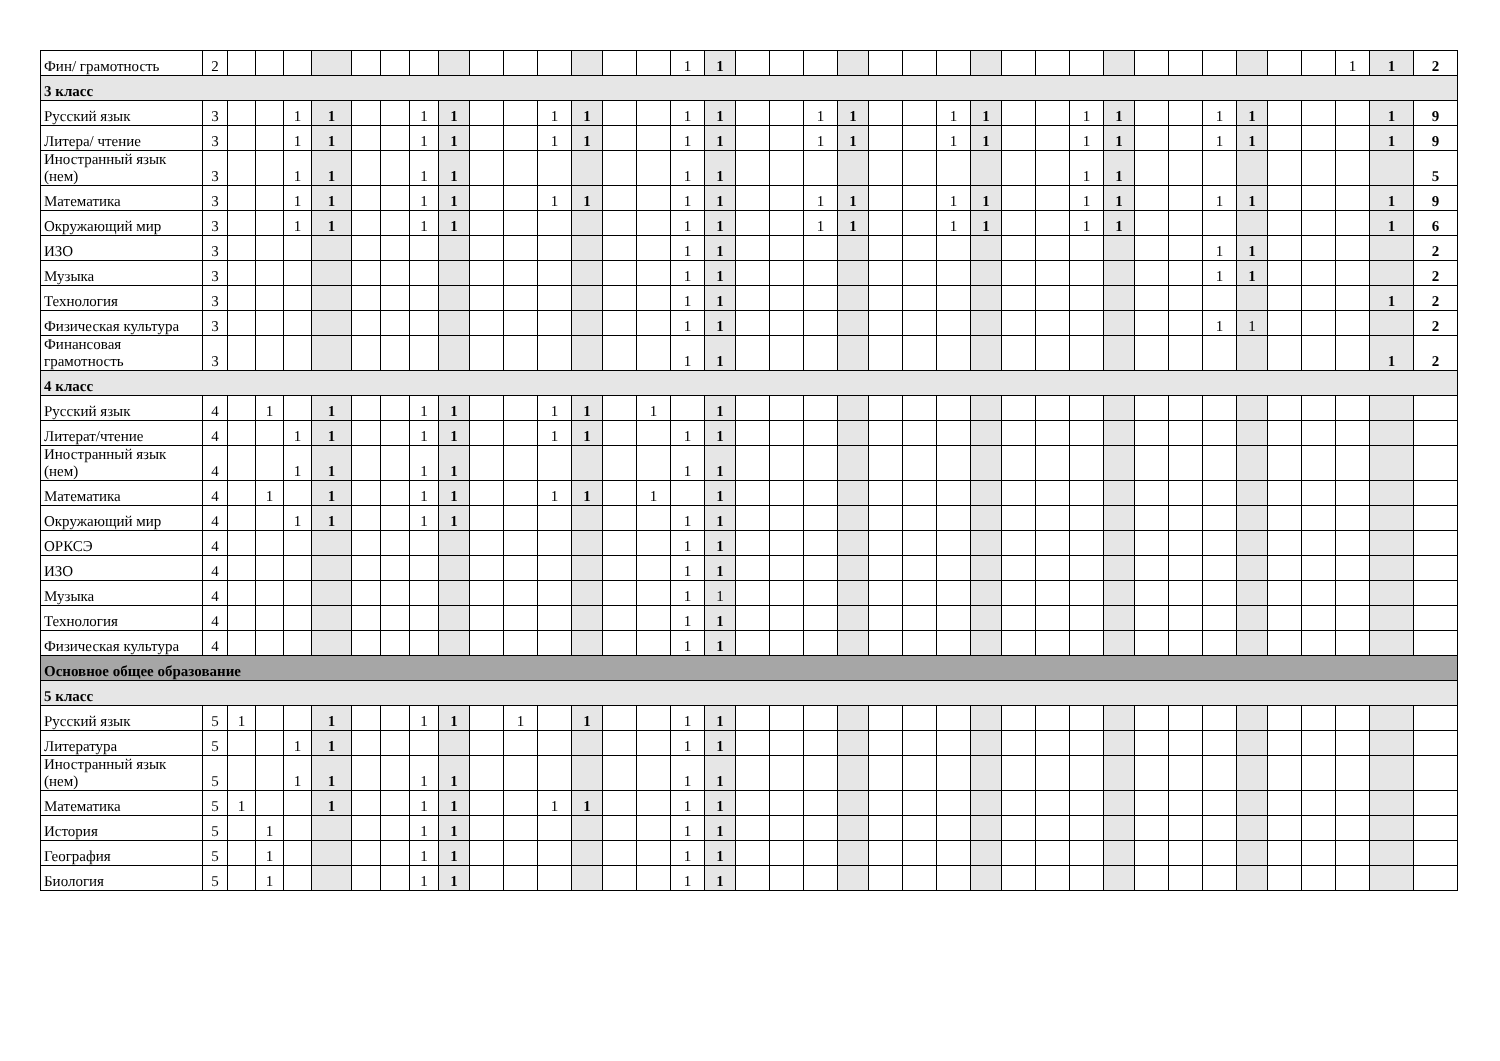| Фин/ грамотность | 2 | | | | | | | | | | | | | | | 1 | 1 | | | | | | | | | | | | | | | | | | | 1 | 1 | 2 |
| 3 класс | | | | | | | | | | | | | | | | | | | | | | | | | | | | | | | | | | | | | | |
| Русский язык | 3 | | | 1 | 1 | | | 1 | 1 | | | 1 | 1 | | | 1 | 1 | | | 1 | 1 | | | 1 | 1 | | | 1 | 1 | | | 1 | 1 | | | | 1 | 9 |
| Литера/ чтение | 3 | | | 1 | 1 | | | 1 | 1 | | | 1 | 1 | | | 1 | 1 | | | 1 | 1 | | | 1 | 1 | | | 1 | 1 | | | 1 | 1 | | | | 1 | 9 |
| Иностранный язык (нем) | 3 | | | 1 | 1 | | | 1 | 1 | | | | | | | 1 | 1 | | | | | | | | | | | 1 | 1 | | | | | | | | | 5 |
| Математика | 3 | | | 1 | 1 | | | 1 | 1 | | | 1 | 1 | | | 1 | 1 | | | 1 | 1 | | | 1 | 1 | | | 1 | 1 | | | 1 | 1 | | | | 1 | 9 |
| Окружающий мир | 3 | | | 1 | 1 | | | 1 | 1 | | | | | | | 1 | 1 | | | 1 | 1 | | | 1 | 1 | | | 1 | 1 | | | | | | | | 1 | 6 |
| ИЗО | 3 | | | | | | | | | | | | | | | 1 | 1 | | | | | | | | | | | | | | | 1 | 1 | | | | | 2 |
| Музыка | 3 | | | | | | | | | | | | | | | 1 | 1 | | | | | | | | | | | | | | | 1 | 1 | | | | | 2 |
| Технология | 3 | | | | | | | | | | | | | | | 1 | 1 | | | | | | | | | | | | | | | | | | | | 1 | 2 |
| Физическая культура | 3 | | | | | | | | | | | | | | | 1 | 1 | | | | | | | | | | | | | | | 1 | 1 | | | | | 2 |
| Финансовая грамотность | 3 | | | | | | | | | | | | | | | 1 | 1 | | | | | | | | | | | | | | | | | | | | 1 | 2 |
| 4 класс | | | | | | | | | | | | | | | | | | | | | | | | | | | | | | | | | | | | | | |
| Русский язык | 4 | | 1 | | 1 | | | 1 | 1 | | | 1 | 1 | | 1 | | 1 | | | | | | | | | | | | | | | | | | | | | |
| Литерат/чтение | 4 | | | 1 | 1 | | | 1 | 1 | | | 1 | 1 | | | 1 | 1 | | | | | | | | | | | | | | | | | | | | | |
| Иностранный язык (нем) | 4 | | | 1 | 1 | | | 1 | 1 | | | | | | | 1 | 1 | | | | | | | | | | | | | | | | | | | | | |
| Математика | 4 | | 1 | | 1 | | | 1 | 1 | | | 1 | 1 | | 1 | | 1 | | | | | | | | | | | | | | | | | | | | | |
| Окружающий мир | 4 | | | 1 | 1 | | | 1 | 1 | | | | | | | 1 | 1 | | | | | | | | | | | | | | | | | | | | | |
| ОРКСЭ | 4 | | | | | | | | | | | | | | | 1 | 1 | | | | | | | | | | | | | | | | | | | | | |
| ИЗО | 4 | | | | | | | | | | | | | | | 1 | 1 | | | | | | | | | | | | | | | | | | | | | |
| Музыка | 4 | | | | | | | | | | | | | | | 1 | 1 | | | | | | | | | | | | | | | | | | | | | |
| Технология | 4 | | | | | | | | | | | | | | | 1 | 1 | | | | | | | | | | | | | | | | | | | | | |
| Физическая культура | 4 | | | | | | | | | | | | | | | 1 | 1 | | | | | | | | | | | | | | | | | | | | | |
| Основное общее образование | | | | | | | | | | | | | | | | | | | | | | | | | | | | | | | | | | | | | | |
| 5 класс | | | | | | | | | | | | | | | | | | | | | | | | | | | | | | | | | | | | | | |
| Русский язык | 5 | 1 | | | 1 | | | 1 | 1 | | 1 | | 1 | | | 1 | 1 | | | | | | | | | | | | | | | | | | | | | |
| Литература | 5 | | | 1 | 1 | | | | | | | | | | | 1 | 1 | | | | | | | | | | | | | | | | | | | | | |
| Иностранный язык (нем) | 5 | | | 1 | 1 | | | 1 | 1 | | | | | | | 1 | 1 | | | | | | | | | | | | | | | | | | | | | |
| Математика | 5 | 1 | | | 1 | | | 1 | 1 | | | 1 | 1 | | | 1 | 1 | | | | | | | | | | | | | | | | | | | | | |
| История | 5 | | 1 | | | | | 1 | 1 | | | | | | | 1 | 1 | | | | | | | | | | | | | | | | | | | | | |
| География | 5 | | 1 | | | | | 1 | 1 | | | | | | | 1 | 1 | | | | | | | | | | | | | | | | | | | | | |
| Биология | 5 | | 1 | | | | | 1 | 1 | | | | | | | 1 | 1 | | | | | | | | | | | | | | | | | | | | | |